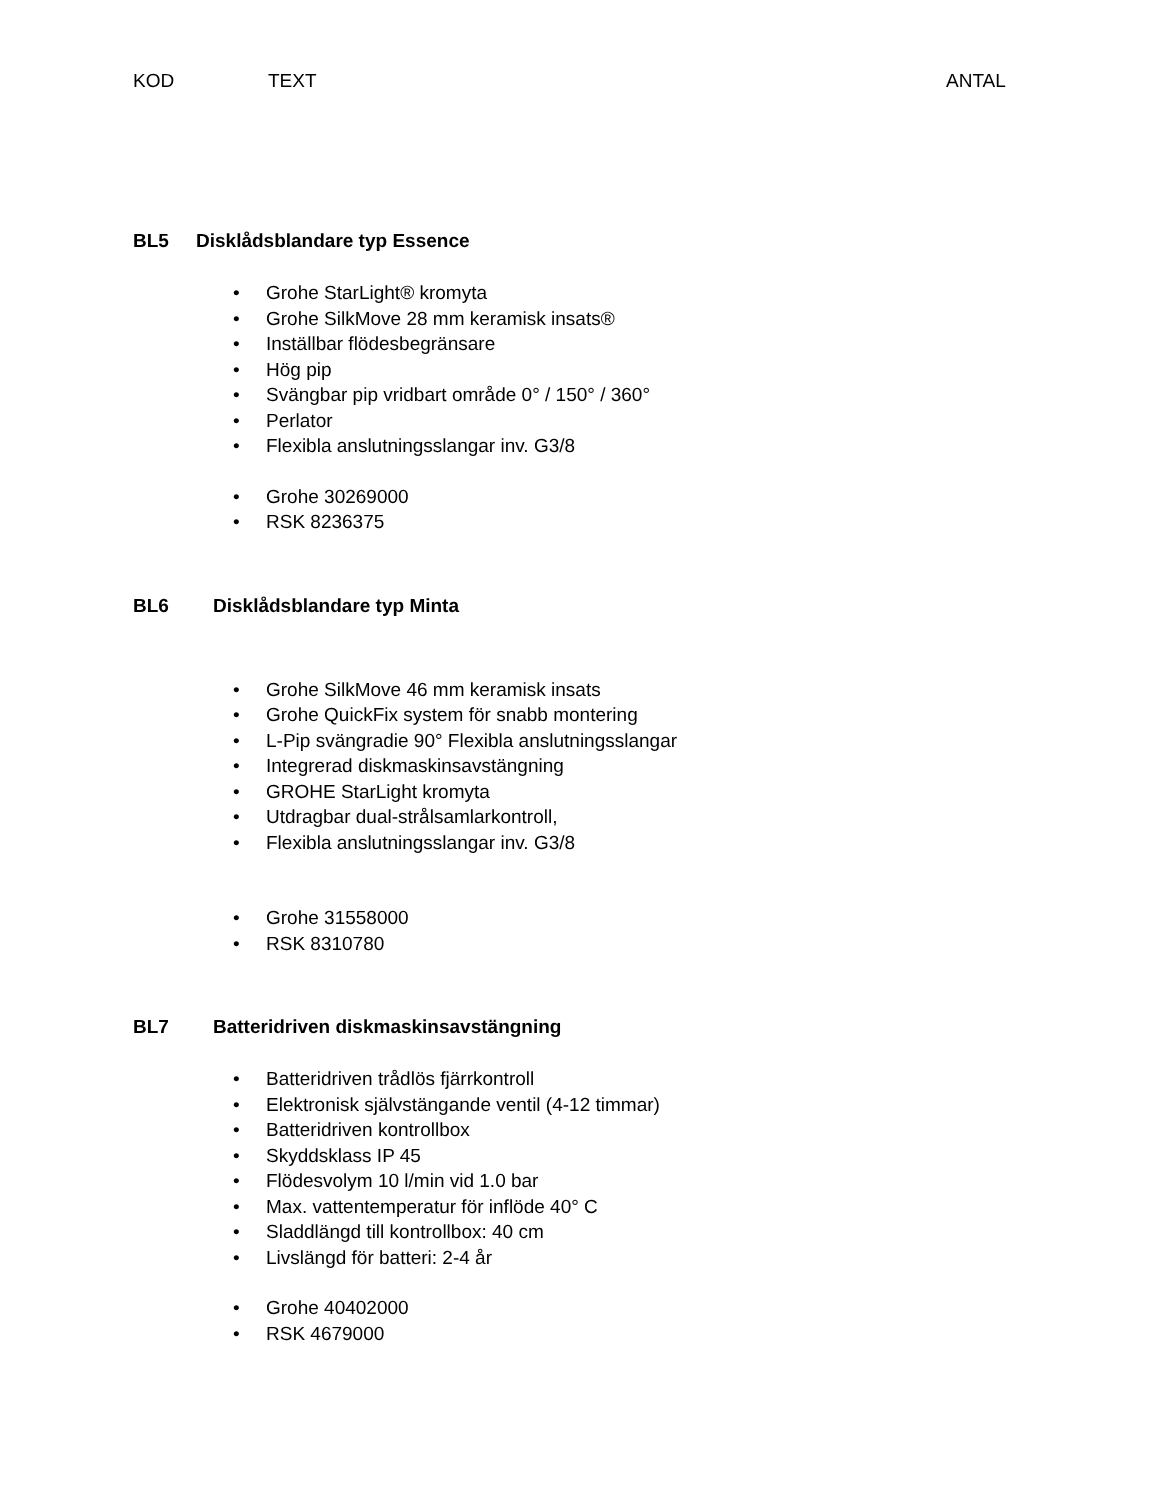KOD TEXT ANTAL
BL5 Disklådsblandare typ Essence
• Grohe StarLight® kromyta
• Grohe SilkMove 28 mm keramisk insats®
• Inställbar flödesbegränsare
• Hög pip
• Svängbar pip vridbart område 0° / 150° / 360°
• Perlator
• Flexibla anslutningsslangar inv. G3/8
• Grohe 30269000
• RSK 8236375
BL6 Disklådsblandare typ Minta
• Grohe SilkMove 46 mm keramisk insats
• Grohe QuickFix system för snabb montering
• L-Pip svängradie 90° Flexibla anslutningsslangar
• Integrerad diskmaskinsavstängning
• GROHE StarLight kromyta
• Utdragbar dual-strålsamlarkontroll,
• Flexibla anslutningsslangar inv. G3/8
• Grohe 31558000
• RSK 8310780
BL7 Batteridriven diskmaskinsavstängning
• Batteridriven trådlös fjärrkontroll
• Elektronisk självstängande ventil (4-12 timmar)
• Batteridriven kontrollbox
• Skyddsklass IP 45
• Flödesvolym 10 l/min vid 1.0 bar
• Max. vattentemperatur för inflöde 40° C
• Sladdlängd till kontrollbox: 40 cm
• Livslängd för batteri: 2-4 år
• Grohe 40402000
• RSK 4679000